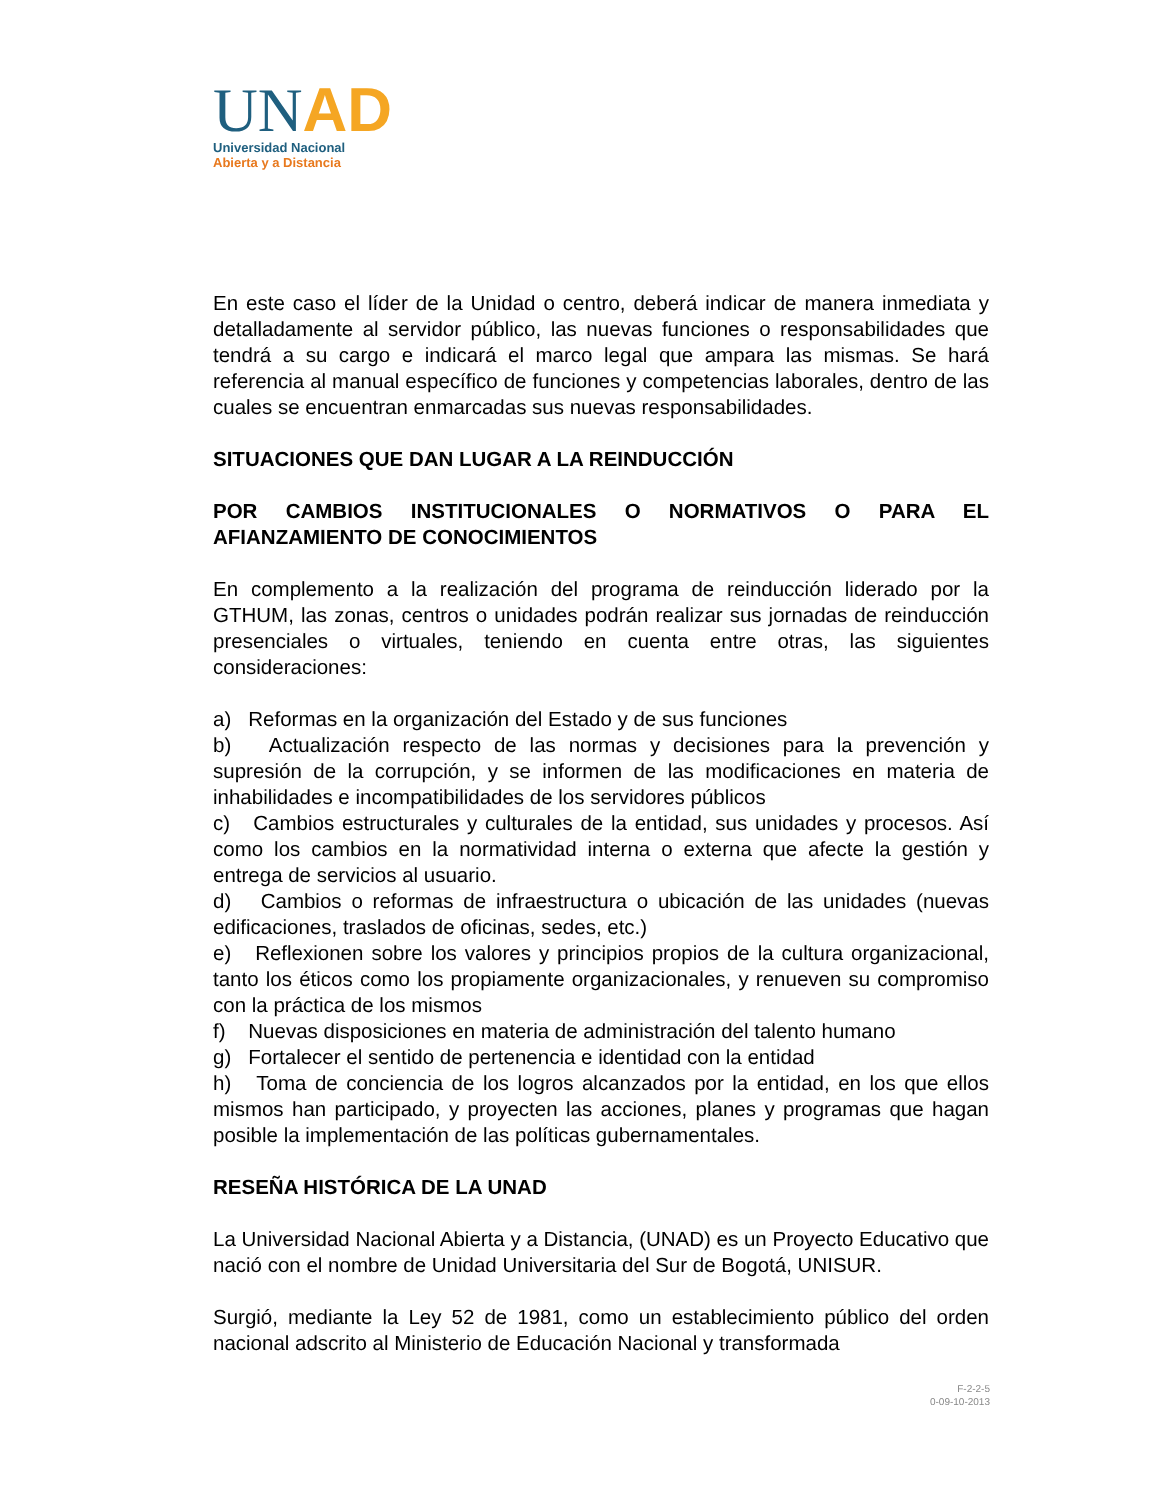UNAD
Universidad Nacional
Abierta y a Distancia
En este caso el líder de la Unidad o centro, deberá indicar de manera inmediata y detalladamente al servidor público, las nuevas funciones o responsabilidades que tendrá a su cargo e indicará el marco legal que ampara las mismas. Se hará referencia al manual específico de funciones y competencias laborales, dentro de las cuales se encuentran enmarcadas sus nuevas responsabilidades.
SITUACIONES QUE DAN LUGAR A LA REINDUCCIÓN
POR CAMBIOS INSTITUCIONALES O NORMATIVOS O PARA EL AFIANZAMIENTO DE CONOCIMIENTOS
En complemento a la realización del programa de reinducción liderado por la GTHUM, las zonas, centros o unidades podrán realizar sus jornadas de reinducción presenciales o virtuales, teniendo en cuenta entre otras, las siguientes consideraciones:
a) Reformas en la organización del Estado y de sus funciones
b) Actualización respecto de las normas y decisiones para la prevención y supresión de la corrupción, y se informen de las modificaciones en materia de inhabilidades e incompatibilidades de los servidores públicos
c) Cambios estructurales y culturales de la entidad, sus unidades y procesos. Así como los cambios en la normatividad interna o externa que afecte la gestión y entrega de servicios al usuario.
d) Cambios o reformas de infraestructura o ubicación de las unidades (nuevas edificaciones, traslados de oficinas, sedes, etc.)
e) Reflexionen sobre los valores y principios propios de la cultura organizacional, tanto los éticos como los propiamente organizacionales, y renueven su compromiso con la práctica de los mismos
f) Nuevas disposiciones en materia de administración del talento humano
g) Fortalecer el sentido de pertenencia e identidad con la entidad
h) Toma de conciencia de los logros alcanzados por la entidad, en los que ellos mismos han participado, y proyecten las acciones, planes y programas que hagan posible la implementación de las políticas gubernamentales.
RESEÑA HISTÓRICA DE LA UNAD
La Universidad Nacional Abierta y a Distancia, (UNAD) es un Proyecto Educativo que nació con el nombre de Unidad Universitaria del Sur de Bogotá, UNISUR.
Surgió, mediante la Ley 52 de 1981, como un establecimiento público del orden nacional adscrito al Ministerio de Educación Nacional y transformada
F-2-2-5
0-09-10-2013